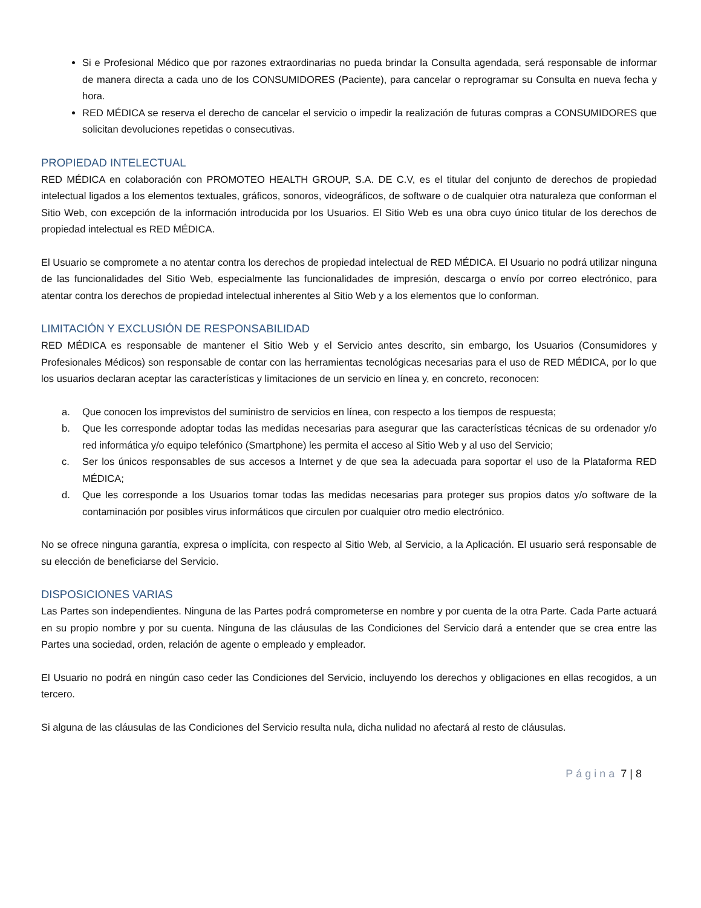Si e Profesional Médico que por razones extraordinarias no pueda brindar la Consulta agendada, será responsable de informar de manera directa a cada uno de los CONSUMIDORES (Paciente), para cancelar o reprogramar su Consulta en nueva fecha y hora.
RED MÉDICA se reserva el derecho de cancelar el servicio o impedir la realización de futuras compras a CONSUMIDORES que solicitan devoluciones repetidas o consecutivas.
PROPIEDAD INTELECTUAL
RED MÉDICA en colaboración con PROMOTEO HEALTH GROUP, S.A. DE C.V, es el titular del conjunto de derechos de propiedad intelectual ligados a los elementos textuales, gráficos, sonoros, videográficos, de software o de cualquier otra naturaleza que conforman el Sitio Web, con excepción de la información introducida por los Usuarios. El Sitio Web es una obra cuyo único titular de los derechos de propiedad intelectual es RED MÉDICA.
El Usuario se compromete a no atentar contra los derechos de propiedad intelectual de RED MÉDICA. El Usuario no podrá utilizar ninguna de las funcionalidades del Sitio Web, especialmente las funcionalidades de impresión, descarga o envío por correo electrónico, para atentar contra los derechos de propiedad intelectual inherentes al Sitio Web y a los elementos que lo conforman.
LIMITACIÓN Y EXCLUSIÓN DE RESPONSABILIDAD
RED MÉDICA es responsable de mantener el Sitio Web y el Servicio antes descrito, sin embargo, los Usuarios (Consumidores y Profesionales Médicos) son responsable de contar con las herramientas tecnológicas necesarias para el uso de RED MÉDICA, por lo que los usuarios declaran aceptar las características y limitaciones de un servicio en línea y, en concreto, reconocen:
a. Que conocen los imprevistos del suministro de servicios en línea, con respecto a los tiempos de respuesta;
b. Que les corresponde adoptar todas las medidas necesarias para asegurar que las características técnicas de su ordenador y/o red informática y/o equipo telefónico (Smartphone) les permita el acceso al Sitio Web y al uso del Servicio;
c. Ser los únicos responsables de sus accesos a Internet y de que sea la adecuada para soportar el uso de la Plataforma RED MÉDICA;
d. Que les corresponde a los Usuarios tomar todas las medidas necesarias para proteger sus propios datos y/o software de la contaminación por posibles virus informáticos que circulen por cualquier otro medio electrónico.
No se ofrece ninguna garantía, expresa o implícita, con respecto al Sitio Web, al Servicio, a la Aplicación. El usuario será responsable de su elección de beneficiarse del Servicio.
DISPOSICIONES VARIAS
Las Partes son independientes. Ninguna de las Partes podrá comprometerse en nombre y por cuenta de la otra Parte. Cada Parte actuará en su propio nombre y por su cuenta. Ninguna de las cláusulas de las Condiciones del Servicio dará a entender que se crea entre las Partes una sociedad, orden, relación de agente o empleado y empleador.
El Usuario no podrá en ningún caso ceder las Condiciones del Servicio, incluyendo los derechos y obligaciones en ellas recogidos, a un tercero.
Si alguna de las cláusulas de las Condiciones del Servicio resulta nula, dicha nulidad no afectará al resto de cláusulas.
Página 7 | 8